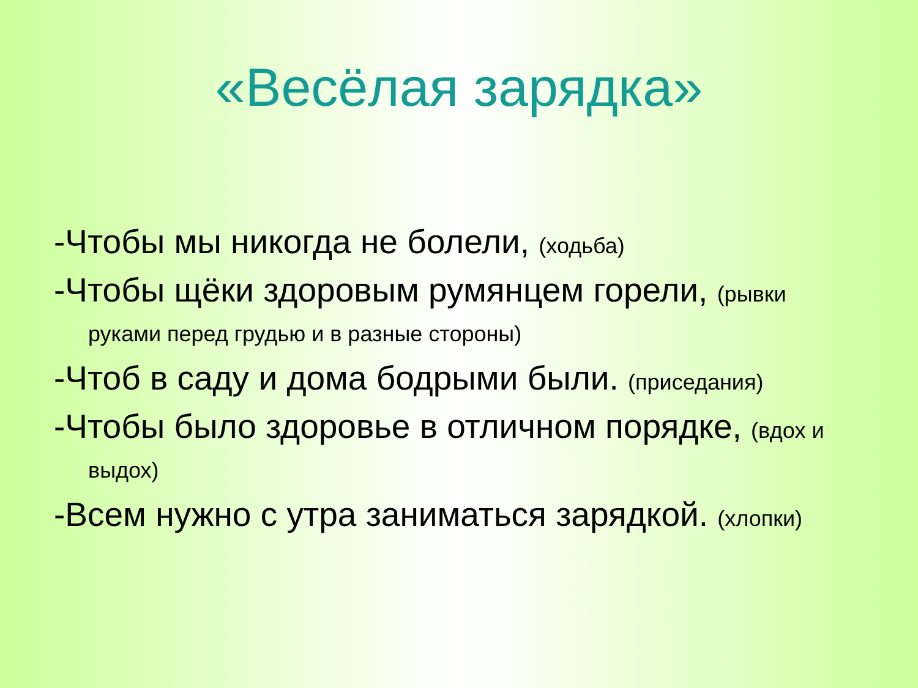«Весёлая зарядка»
-Чтобы мы никогда не болели, (ходьба)
-Чтобы щёки здоровым румянцем горели, (рывки руками перед грудью и в разные стороны)
-Чтоб в саду и дома бодрыми были. (приседания)
-Чтобы было здоровье в отличном порядке, (вдох и выдох)
-Всем нужно с утра заниматься зарядкой. (хлопки)